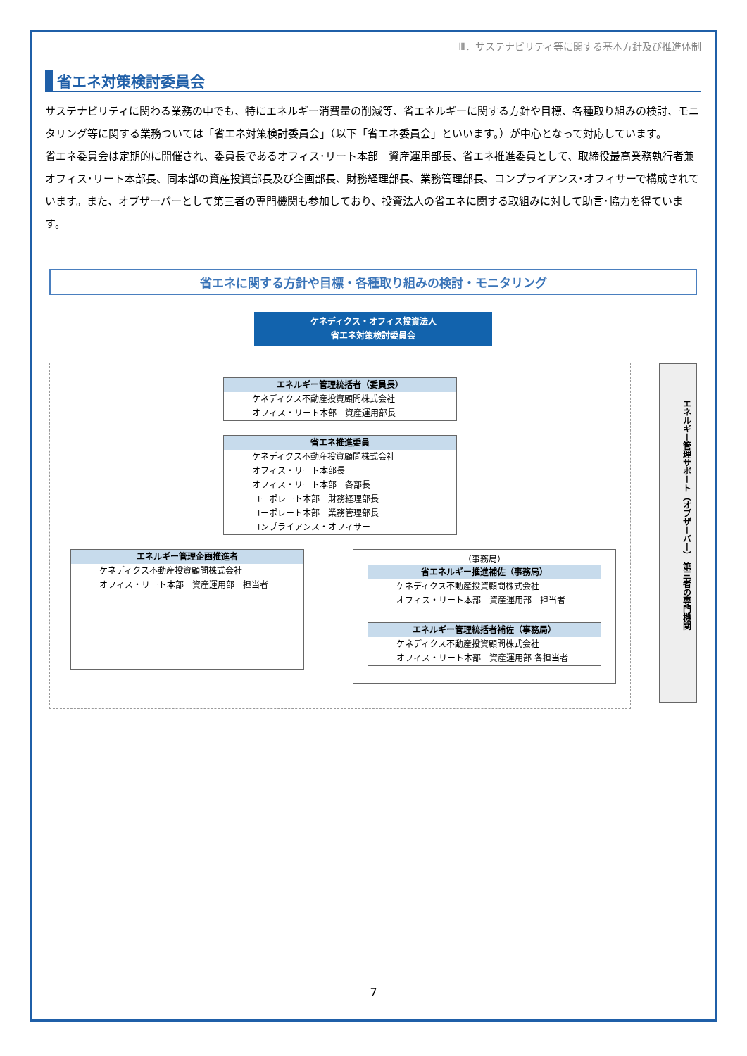Ⅲ．サステナビリティ等に関する基本方針及び推進体制
省エネ対策検討委員会
サステナビリティに関わる業務の中でも、特にエネルギー消費量の削減等、省エネルギーに関する方針や目標、各種取り組みの検討、モニタリング等に関する業務ついては「省エネ対策検討委員会」（以下「省エネ委員会」といいます。）が中心となって対応しています。
省エネ委員会は定期的に開催され、委員長であるオフィス･リート本部　資産運用部長、省エネ推進委員として、取締役最高業務執行者兼オフィス･リート本部長、同本部の資産投資部長及び企画部長、財務経理部長、業務管理部長、コンプライアンス･オフィサーで構成されています。また、オブザーバーとして第三者の専門機関も参加しており、投資法人の省エネに関する取組みに対して助言･協力を得ています。
省エネに関する方針や目標・各種取り組みの検討・モニタリング
ケネディクス・オフィス投資法人
省エネ対策検討委員会
エネルギー管理統括者（委員長）
ケネディクス不動産投資顧問株式会社
オフィス・リート本部　資産運用部長
省エネ推進委員
ケネディクス不動産投資顧問株式会社
オフィス・リート本部長
オフィス・リート本部　各部長
コーポレート本部　財務経理部長
コーポレート本部　業務管理部長
コンプライアンス・オフィサー
エネルギー管理企画推進者
ケネディクス不動産投資顧問株式会社
オフィス・リート本部　資産運用部　担当者
（事務局）
省エネルギー推進補佐（事務局）
ケネディクス不動産投資顧問株式会社
オフィス・リート本部　資産運用部　担当者
エネルギー管理統括者補佐（事務局）
ケネディクス不動産投資顧問株式会社
オフィス・リート本部　資産運用部 各担当者
エネルギー管理サポート（オブザーバー） 第三者の専門機関
7